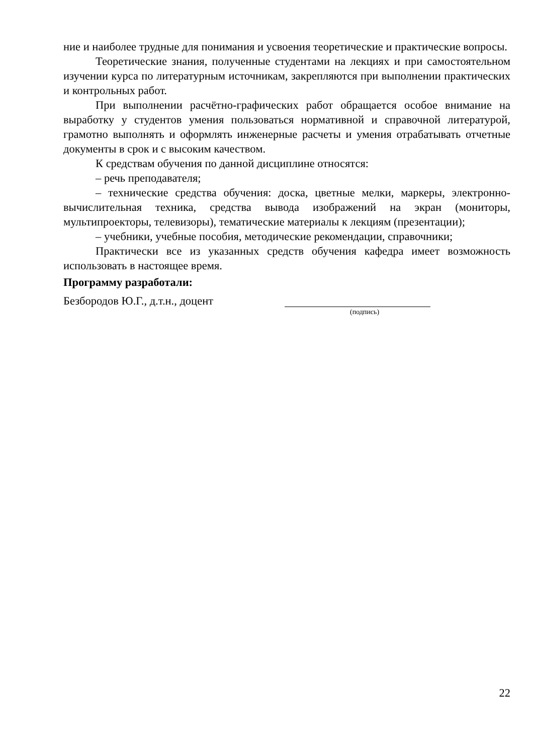ние и наиболее трудные для понимания и усвоения теоретические и практические вопросы.
Теоретические знания, полученные студентами на лекциях и при самостоятельном изучении курса по литературным источникам, закрепляются при выполнении практических и контрольных работ.
При выполнении расчётно-графических работ обращается особое внимание на выработку у студентов умения пользоваться нормативной и справочной литературой, грамотно выполнять и оформлять инженерные расчеты и умения отрабатывать отчетные документы в срок и с высоким качеством.
К средствам обучения по данной дисциплине относятся:
– речь преподавателя;
– технические средства обучения: доска, цветные мелки, маркеры, электронно-вычислительная техника, средства вывода изображений на экран (мониторы, мультипроекторы, телевизоры), тематические материалы к лекциям (презентации);
– учебники, учебные пособия, методические рекомендации, справочники;
Практически все из указанных средств обучения кафедра имеет возможность использовать в настоящее время.
Программу разработали:
Безбородов Ю.Г., д.т.н., доцент
(подпись)
22